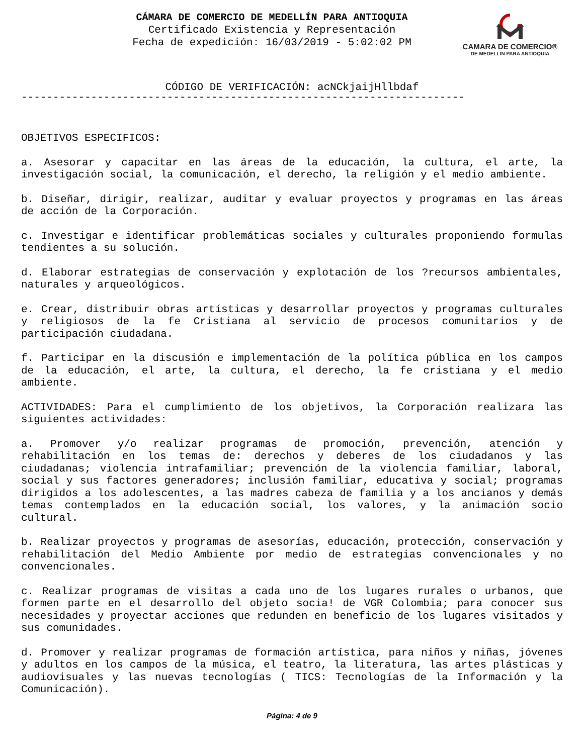CAMARA DE COMERCIO®
DE MEDELLIN PARA ANTIOQUIA
CÁMARA DE COMERCIO DE MEDELLÍN PARA ANTIOQUIA
Certificado Existencia y Representación
Fecha de expedición: 16/03/2019 - 5:02:02 PM
CÓDIGO DE VERIFICACIÓN: acNCkjaijHllbdaf
----------------------------------------------------------------------
OBJETIVOS ESPECIFICOS:
a. Asesorar y capacitar en las áreas de la educación, la cultura, el arte, la investigación social, la comunicación, el derecho, la religión y el medio ambiente.
b. Diseñar, dirigir, realizar, auditar y evaluar proyectos y programas en las áreas de acción de la Corporación.
c. Investigar e identificar problemáticas sociales y culturales proponiendo formulas tendientes a su solución.
d. Elaborar estrategias de conservación y explotación de los ?recursos ambientales, naturales y arqueológicos.
e. Crear, distribuir obras artísticas y desarrollar proyectos y programas culturales y religiosos de la fe Cristiana al servicio de procesos comunitarios y de participación ciudadana.
f. Participar en la discusión e implementación de la política pública en los campos de la educación, el arte, la cultura, el derecho, la fe cristiana y el medio ambiente.
ACTIVIDADES: Para el cumplimiento de los objetivos, la Corporación realizara las siguientes actividades:
a. Promover y/o realizar programas de promoción, prevención, atención y rehabilitación en los temas de: derechos y deberes de los ciudadanos y las ciudadanas; violencia intrafamiliar; prevención de la violencia familiar, laboral, social y sus factores generadores; inclusión familiar, educativa y social; programas dirigidos a los adolescentes, a las madres cabeza de familia y a los ancianos y demás temas contemplados en la educación social, los valores, y la animación socio cultural.
b. Realizar proyectos y programas de asesorías, educación, protección, conservación y rehabilitación del Medio Ambiente por medio de estrategias convencionales y no convencionales.
c. Realizar programas de visitas a cada uno de los lugares rurales o urbanos, que formen parte en el desarrollo del objeto socia! de VGR Colombia; para conocer sus necesidades y proyectar acciones que redunden en beneficio de los lugares visitados y sus comunidades.
d. Promover y realizar programas de formación artística, para niños y niñas, jóvenes y adultos en los campos de la música, el teatro, la literatura, las artes plásticas y audiovisuales y las nuevas tecnologías ( TICS: Tecnologías de la Información y la Comunicación).
Página: 4 de 9